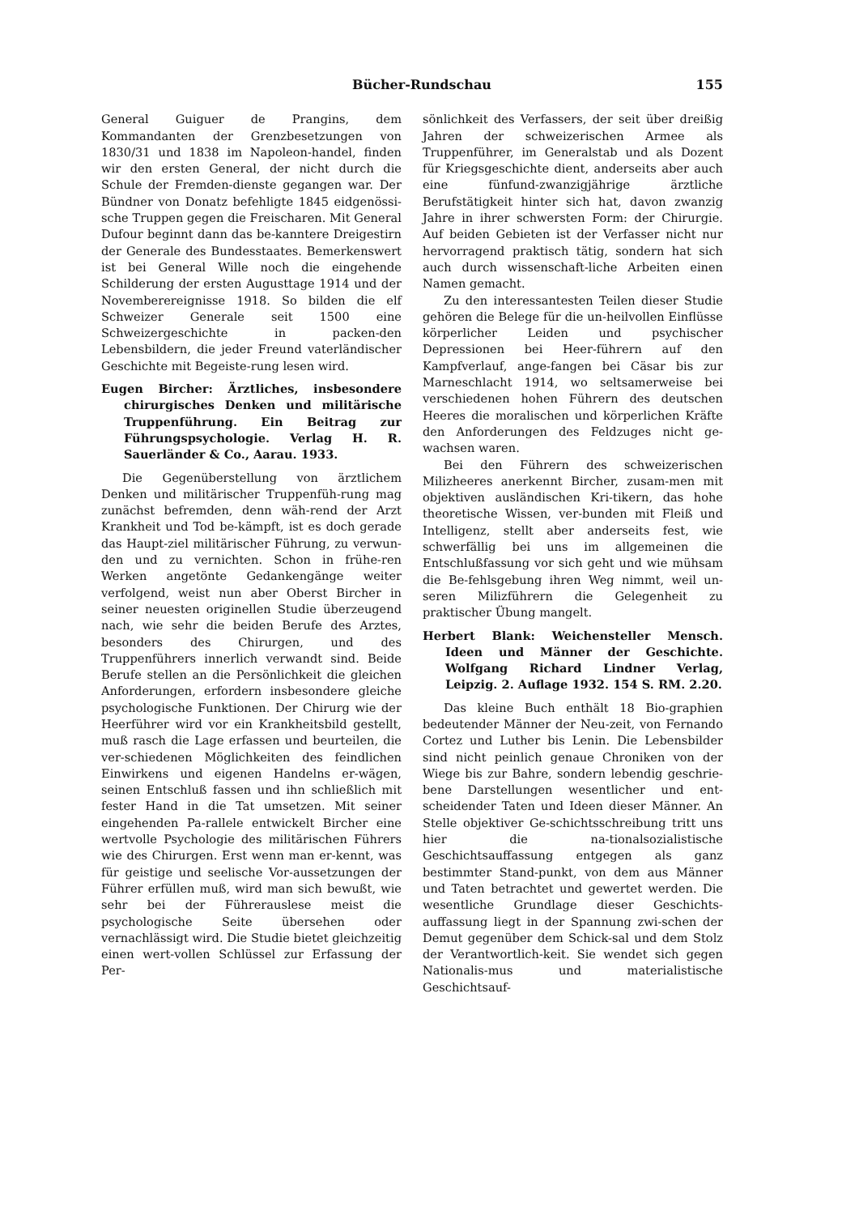Bücher-Rundschau 155
General Guiguer de Prangins, dem Kommandanten der Grenzbesetzungen von 1830/31 und 1838 im Napoleon-handel, finden wir den ersten General, der nicht durch die Schule der Fremden-dienste gegangen war. Der Bündner von Donatz befehligte 1845 eidgenössi-sche Truppen gegen die Freischaren. Mit General Dufour beginnt dann das be-kanntere Dreigestirn der Generale des Bundesstaates. Bemerkenswert ist bei General Wille noch die eingehende Schilderung der ersten Augusttage 1914 und der Novemberereignisse 1918. So bilden die elf Schweizer Generale seit 1500 eine Schweizergeschichte in packen-den Lebensbildern, die jeder Freund vaterländischer Geschichte mit Begeiste-rung lesen wird.
Eugen Bircher: Ärztliches, insbesondere chirurgisches Denken und militärische Truppenführung. Ein Beitrag zur Führungspsychologie. Verlag H. R. Sauerländer & Co., Aarau. 1933.
Die Gegenüberstellung von ärztlichem Denken und militärischer Truppenfüh-rung mag zunächst befremden, denn wäh-rend der Arzt Krankheit und Tod be-kämpft, ist es doch gerade das Haupt-ziel militärischer Führung, zu verwun-den und zu vernichten. Schon in frühe-ren Werken angetönte Gedankengänge weiter verfolgend, weist nun aber Oberst Bircher in seiner neuesten originellen Studie überzeugend nach, wie sehr die beiden Berufe des Arztes, besonders des Chirurgen, und des Truppenführers innerlich verwandt sind. Beide Berufe stellen an die Persönlichkeit die gleichen Anforderungen, erfordern insbesondere gleiche psychologische Funktionen. Der Chirurg wie der Heerführer wird vor ein Krankheitsbild gestellt, muß rasch die Lage erfassen und beurteilen, die ver-schiedenen Möglichkeiten des feindlichen Einwirkens und eigenen Handelns er-wägen, seinen Entschluß fassen und ihn schließlich mit fester Hand in die Tat umsetzen. Mit seiner eingehenden Pa-rallele entwickelt Bircher eine wertvolle Psychologie des militärischen Führers wie des Chirurgen. Erst wenn man er-kennt, was für geistige und seelische Vor-aussetzungen der Führer erfüllen muß, wird man sich bewußt, wie sehr bei der Führerauslese meist die psychologische Seite übersehen oder vernachlässigt wird. Die Studie bietet gleichzeitig einen wert-vollen Schlüssel zur Erfassung der Per-
sönlichkeit des Verfassers, der seit über dreißig Jahren der schweizerischen Armee als Truppenführer, im Generalstab und als Dozent für Kriegsgeschichte dient, anderseits aber auch eine fünfund-zwanzigjährige ärztliche Berufstätigkeit hinter sich hat, davon zwanzig Jahre in ihrer schwersten Form: der Chirurgie. Auf beiden Gebieten ist der Verfasser nicht nur hervorragend praktisch tätig, sondern hat sich auch durch wissenschaft-liche Arbeiten einen Namen gemacht.
Zu den interessantesten Teilen dieser Studie gehören die Belege für die un-heilvollen Einflüsse körperlicher Leiden und psychischer Depressionen bei Heer-führern auf den Kampfverlauf, ange-fangen bei Cäsar bis zur Marneschlacht 1914, wo seltsamerweise bei verschiedenen hohen Führern des deutschen Heeres die moralischen und körperlichen Kräfte den Anforderungen des Feldzuges nicht ge-wachsen waren.
Bei den Führern des schweizerischen Milizheeres anerkennt Bircher, zusam-men mit objektiven ausländischen Kri-tikern, das hohe theoretische Wissen, ver-bunden mit Fleiß und Intelligenz, stellt aber anderseits fest, wie schwerfällig bei uns im allgemeinen die Entschlußfassung vor sich geht und wie mühsam die Be-fehlsgebung ihren Weg nimmt, weil un-seren Milizführern die Gelegenheit zu praktischer Übung mangelt.
Herbert Blank: Weichensteller Mensch. Ideen und Männer der Geschichte. Wolfgang Richard Lindner Verlag, Leipzig. 2. Auflage 1932. 154 S. RM. 2.20.
Das kleine Buch enthält 18 Bio-graphien bedeutender Männer der Neu-zeit, von Fernando Cortez und Luther bis Lenin. Die Lebensbilder sind nicht peinlich genaue Chroniken von der Wiege bis zur Bahre, sondern lebendig geschrie-bene Darstellungen wesentlicher und ent-scheidender Taten und Ideen dieser Männer. An Stelle objektiver Ge-schichtsschreibung tritt uns hier die na-tionalsozialistische Geschichtsauffassung entgegen als ganz bestimmter Stand-punkt, von dem aus Männer und Taten betrachtet und gewertet werden. Die wesentliche Grundlage dieser Geschichts-auffassung liegt in der Spannung zwi-schen der Demut gegenüber dem Schick-sal und dem Stolz der Verantwortlich-keit. Sie wendet sich gegen Nationalis-mus und materialistische Geschichtsauf-